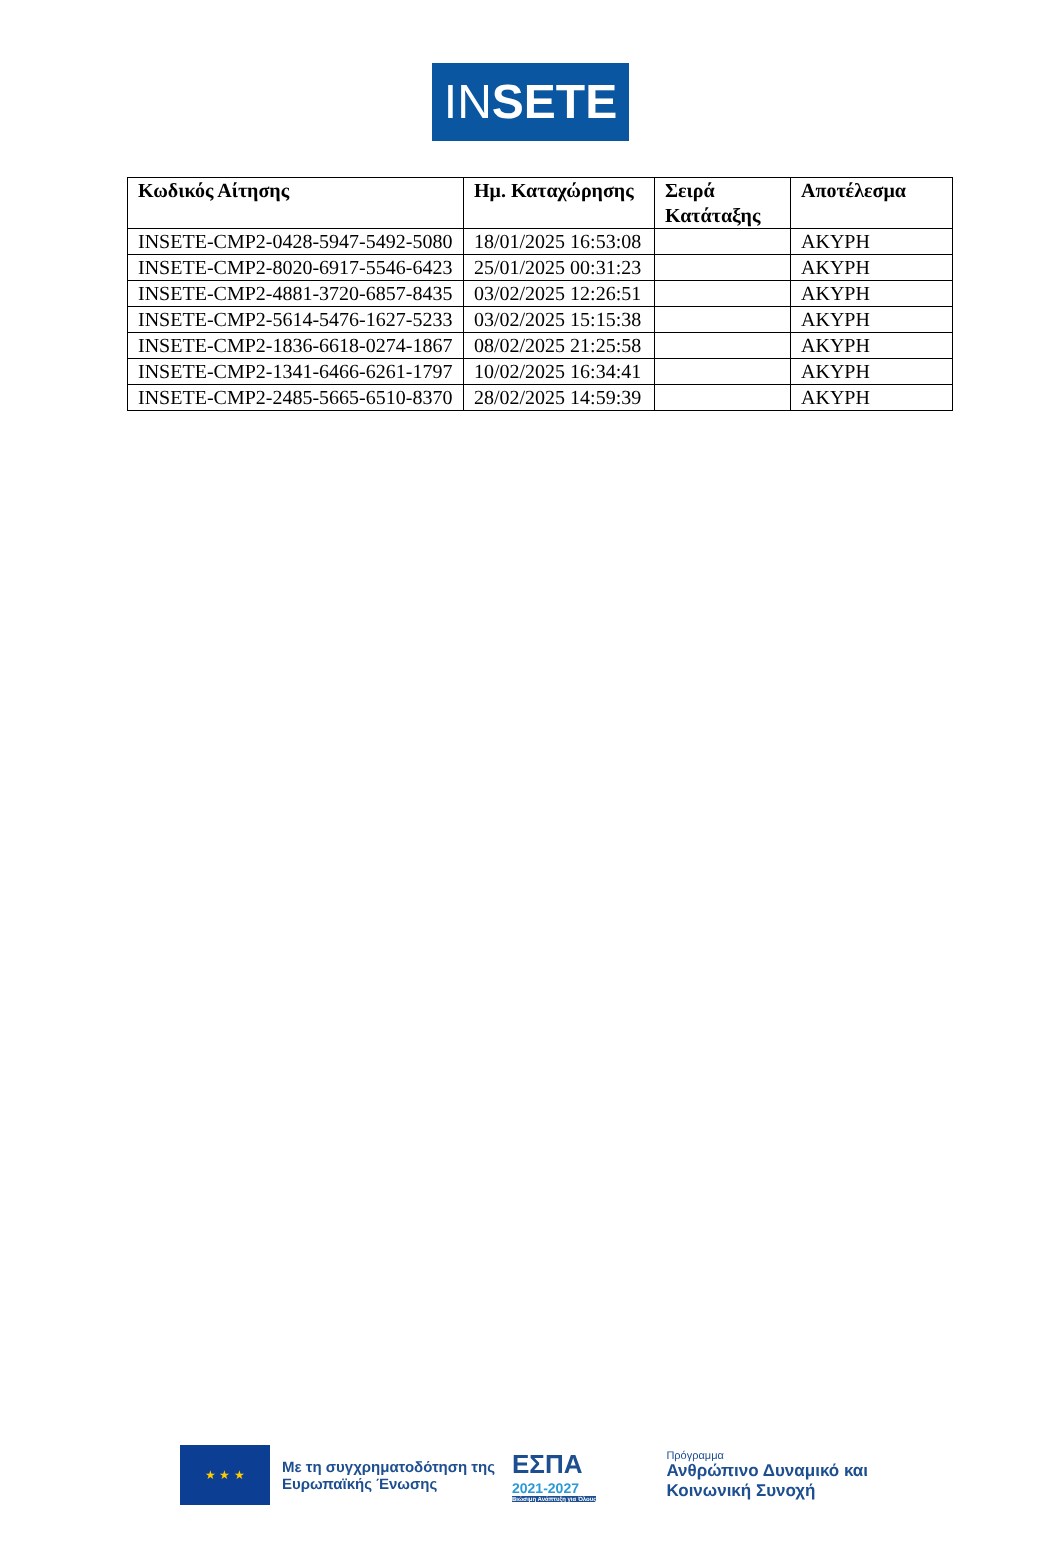INSETE
| Κωδικός Αίτησης | Ημ. Καταχώρησης | Σειρά Κατάταξης | Αποτέλεσμα |
| --- | --- | --- | --- |
| INSETE-CMP2-0428-5947-5492-5080 | 18/01/2025 16:53:08 | | ΑΚΥΡΗ |
| INSETE-CMP2-8020-6917-5546-6423 | 25/01/2025 00:31:23 | | ΑΚΥΡΗ |
| INSETE-CMP2-4881-3720-6857-8435 | 03/02/2025 12:26:51 | | ΑΚΥΡΗ |
| INSETE-CMP2-5614-5476-1627-5233 | 03/02/2025 15:15:38 | | ΑΚΥΡΗ |
| INSETE-CMP2-1836-6618-0274-1867 | 08/02/2025 21:25:58 | | ΑΚΥΡΗ |
| INSETE-CMP2-1341-6466-6261-1797 | 10/02/2025 16:34:41 | | ΑΚΥΡΗ |
| INSETE-CMP2-2485-5665-6510-8370 | 28/02/2025 14:59:39 | | ΑΚΥΡΗ |
★ ★ ★
Με τη συγχρηματοδότηση της Ευρωπαϊκής Ένωσης
ΕΣΠΑ
2021-2027
Βιώσιμη Ανάπτυξη για Όλους
Πρόγραμμα
Ανθρώπινο Δυναμικό και
Κοινωνική Συνοχή